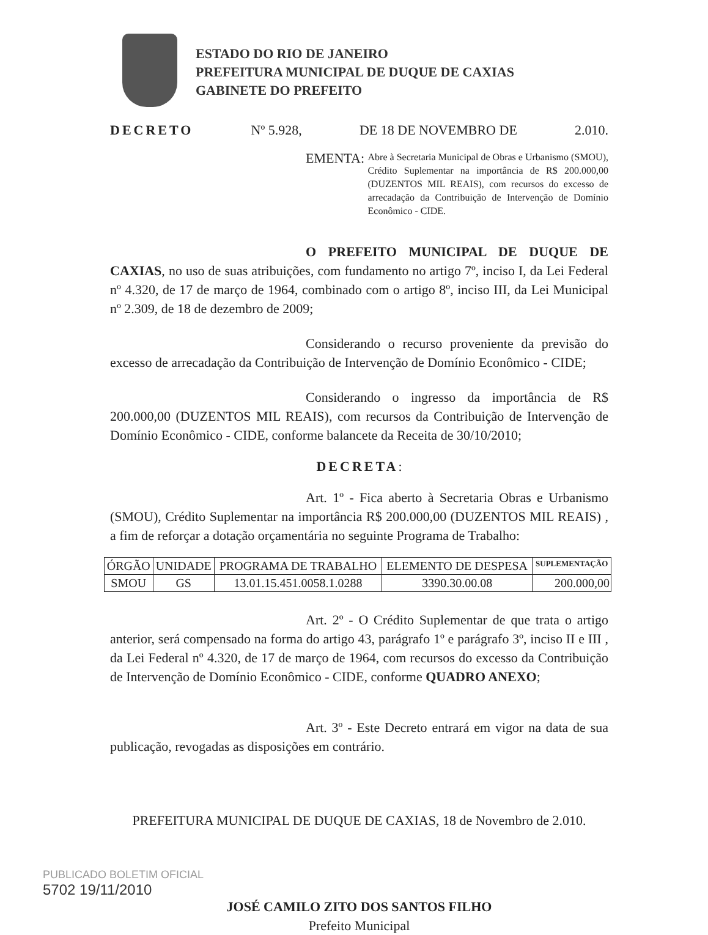ESTADO DO RIO DE JANEIRO
PREFEITURA MUNICIPAL DE DUQUE DE CAXIAS
GABINETE DO PREFEITO
DECRETO Nº 5.928, DE 18 DE NOVEMBRO DE 2.010.
EMENTA:
Abre à Secretaria Municipal de Obras e Urbanismo (SMOU), Crédito Suplementar na importância de R$ 200.000,00 (DUZENTOS MIL REAIS), com recursos do excesso de arrecadação da Contribuição de Intervenção de Domínio Econômico - CIDE.
O PREFEITO MUNICIPAL DE DUQUE DE CAXIAS, no uso de suas atribuições, com fundamento no artigo 7º, inciso I, da Lei Federal nº 4.320, de 17 de março de 1964, combinado com o artigo 8º, inciso III, da Lei Municipal nº 2.309, de 18 de dezembro de 2009;
Considerando o recurso proveniente da previsão do excesso de arrecadação da Contribuição de Intervenção de Domínio Econômico - CIDE;
Considerando o ingresso da importância de R$ 200.000,00 (DUZENTOS MIL REAIS), com recursos da Contribuição de Intervenção de Domínio Econômico - CIDE, conforme balancete da Receita de 30/10/2010;
DECRETA:
Art. 1º - Fica aberto à Secretaria Obras e Urbanismo (SMOU), Crédito Suplementar na importância R$ 200.000,00 (DUZENTOS MIL REAIS) , a fim de reforçar a dotação orçamentária no seguinte Programa de Trabalho:
| ÓRGÃO | UNIDADE | PROGRAMA DE TRABALHO | ELEMENTO DE DESPESA | SUPLEMENTAÇÃO |
| --- | --- | --- | --- | --- |
| SMOU | GS | 13.01.15.451.0058.1.0288 | 3390.30.00.08 | 200.000,00 |
Art. 2º - O Crédito Suplementar de que trata o artigo anterior, será compensado na forma do artigo 43, parágrafo 1º e parágrafo 3º, inciso II e III , da Lei Federal nº 4.320, de 17 de março de 1964, com recursos do excesso da Contribuição de Intervenção de Domínio Econômico - CIDE, conforme QUADRO ANEXO;
Art. 3º - Este Decreto entrará em vigor na data de sua publicação, revogadas as disposições em contrário.
PREFEITURA MUNICIPAL DE DUQUE DE CAXIAS, 18 de Novembro de 2.010.
JOSÉ CAMILO ZITO DOS SANTOS FILHO
Prefeito Municipal
PUBLICADO BOLETIM OFICIAL
5702 19/11/2010